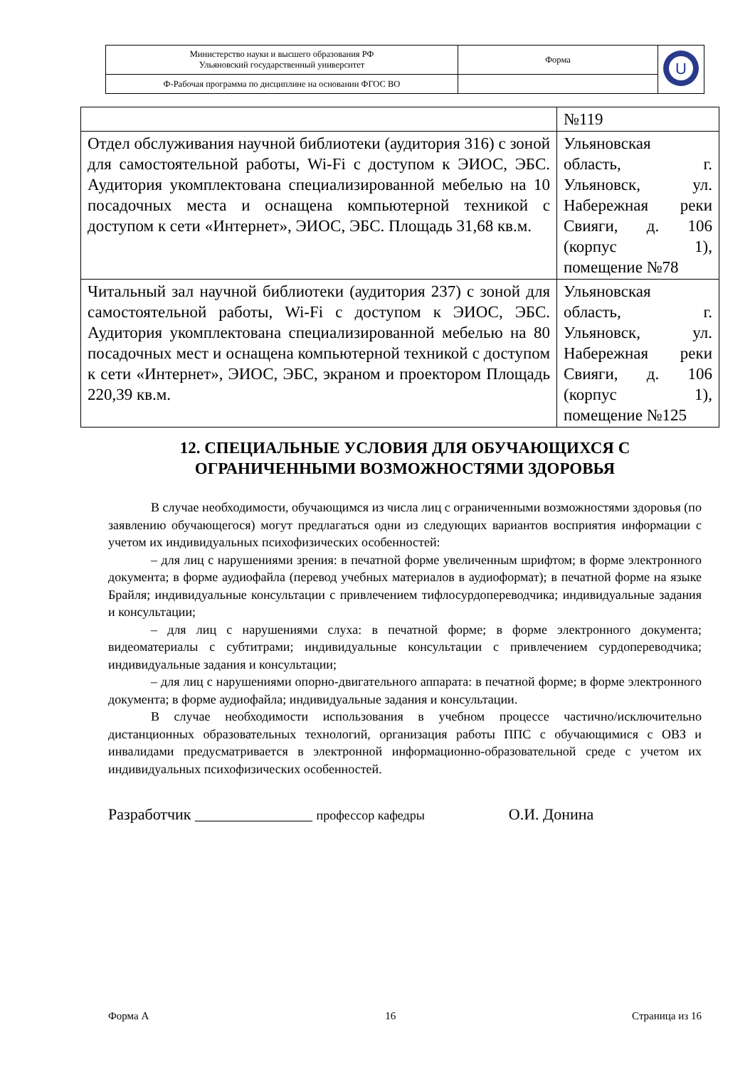| Министерство науки и высшего образования РФ Ульяновский государственный университет | Форма | U |
| Ф-Рабочая программа по дисциплине на основании ФГОС ВО | | |
| | №119 |
| Отдел обслуживания научной библиотеки (аудитория 316) с зоной для самостоятельной работы, Wi-Fi с доступом к ЭИОС, ЭБС. Аудитория укомплектована специализированной мебелью на 10 посадочных места и оснащена компьютерной техникой с доступом к сети «Интернет», ЭИОС, ЭБС. Площадь 31,68 кв.м. | Ульяновская область, г. Ульяновск, ул. Набережная реки Свияги, д. 106 (корпус 1), помещение №78 |
| Читальный зал научной библиотеки (аудитория 237) с зоной для самостоятельной работы, Wi-Fi с доступом к ЭИОС, ЭБС. Аудитория укомплектована специализированной мебелью на 80 посадочных мест и оснащена компьютерной техникой с доступом к сети «Интернет», ЭИОС, ЭБС, экраном и проектором Площадь 220,39 кв.м. | Ульяновская область, г. Ульяновск, ул. Набережная реки Свияги, д. 106 (корпус 1), помещение №125 |
12. СПЕЦИАЛЬНЫЕ УСЛОВИЯ ДЛЯ ОБУЧАЮЩИХСЯ С ОГРАНИЧЕННЫМИ ВОЗМОЖНОСТЯМИ ЗДОРОВЬЯ
В случае необходимости, обучающимся из числа лиц с ограниченными возможностями здоровья (по заявлению обучающегося) могут предлагаться одни из следующих вариантов восприятия информации с учетом их индивидуальных психофизических особенностей:
– для лиц с нарушениями зрения: в печатной форме увеличенным шрифтом; в форме электронного документа; в форме аудиофайла (перевод учебных материалов в аудиоформат); в печатной форме на языке Брайля; индивидуальные консультации с привлечением тифлосурдопереводчика; индивидуальные задания и консультации;
– для лиц с нарушениями слуха: в печатной форме; в форме электронного документа; видеоматериалы с субтитрами; индивидуальные консультации с привлечением сурдопереводчика; индивидуальные задания и консультации;
– для лиц с нарушениями опорно-двигательного аппарата: в печатной форме; в форме электронного документа; в форме аудиофайла; индивидуальные задания и консультации.
В случае необходимости использования в учебном процессе частично/исключительно дистанционных образовательных технологий, организация работы ППС с обучающимися с ОВЗ и инвалидами предусматривается в электронной информационно-образовательной среде с учетом их индивидуальных психофизических особенностей.
Разработчик _______________ профессор кафедры О.И. Донина
Форма А 16 Страница из 16